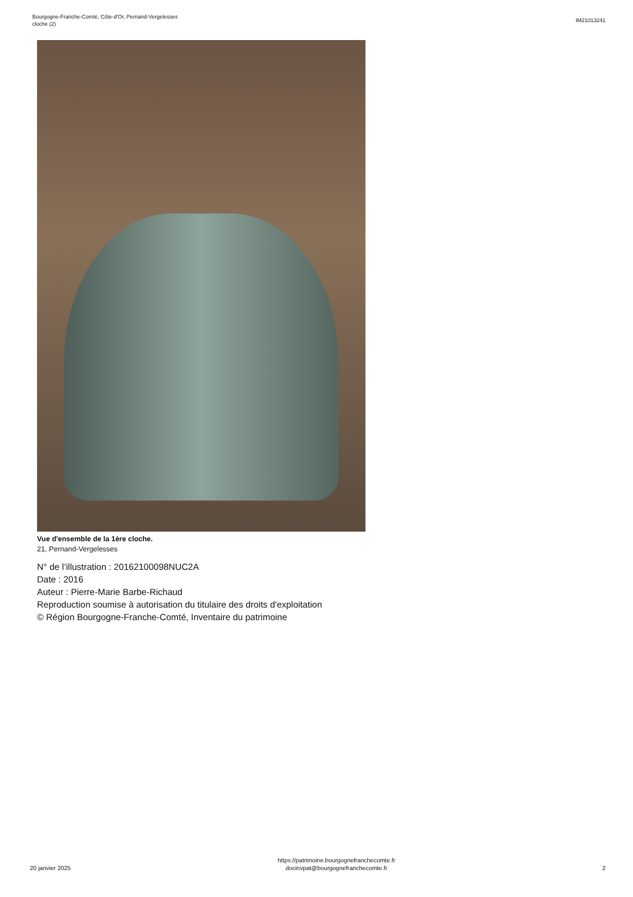Bourgogne-Franche-Comté, Côte-d'Or, Pernand-Vergelesses
cloche (2)
IM21013241
Vue d'ensemble de la 1ère cloche.
21, Pernand-Vergelesses
N° de l’illustration : 20162100098NUC2A
Date : 2016
Auteur : Pierre-Marie Barbe-Richaud
Reproduction soumise à autorisation du titulaire des droits d'exploitation
© Région Bourgogne-Franche-Comté, Inventaire du patrimoine
20 janvier 2025
https://patrimoine.bourgognefranchecomte.fr
docinvpat@bourgognefranchecomte.fr
2